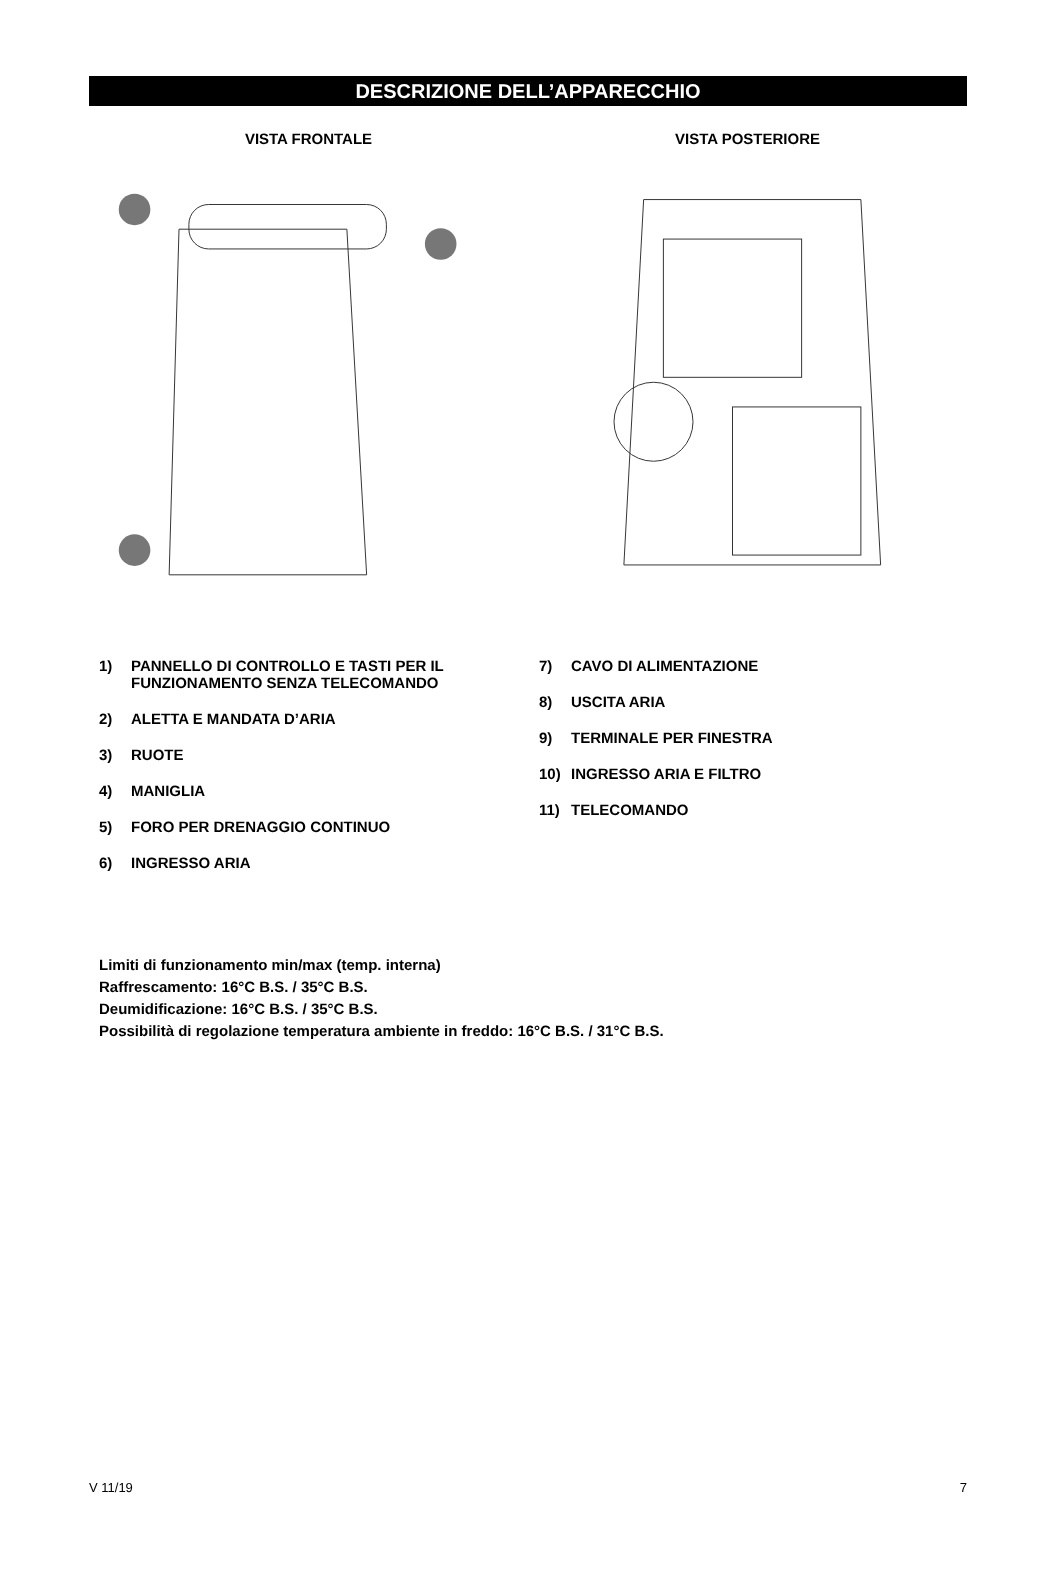DESCRIZIONE DELL’APPARECCHIO
VISTA FRONTALE VISTA POSTERIORE
1) PANNELLO DI CONTROLLO E TASTI PER IL FUNZIONAMENTO SENZA TELECOMANDO
2) ALETTA E MANDATA D’ARIA
3) RUOTE
4) MANIGLIA
5) FORO PER DRENAGGIO CONTINUO
6) INGRESSO ARIA
7) CAVO DI ALIMENTAZIONE
8) USCITA ARIA
9) TERMINALE PER FINESTRA
10) INGRESSO ARIA E FILTRO
11) TELECOMANDO
Limiti di funzionamento min/max (temp. interna)
Raffrescamento: 16°C B.S. / 35°C B.S.
Deumidificazione: 16°C B.S. / 35°C B.S.
Possibilità di regolazione temperatura ambiente in freddo: 16°C B.S. / 31°C B.S.
V 11/19 7